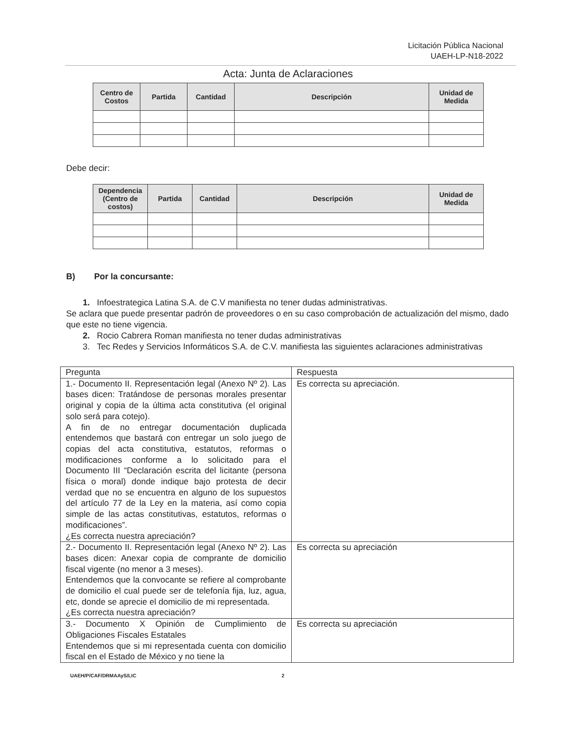Licitación Pública Nacional
UAEH-LP-N18-2022
Acta: Junta de Aclaraciones
| Centro de Costos | Partida | Cantidad | Descripción | Unidad de Medida |
| --- | --- | --- | --- | --- |
Debe decir:
| Dependencia (Centro de costos) | Partida | Cantidad | Descripción | Unidad de Medida |
| --- | --- | --- | --- | --- |
B) Por la concursante:
1. Infoestrategica Latina S.A. de C.V manifiesta no tener dudas administrativas.
Se aclara que puede presentar padrón de proveedores o en su caso comprobación de actualización del mismo, dado que este no tiene vigencia.
2. Rocio Cabrera Roman manifiesta no tener dudas administrativas
3. Tec Redes y Servicios Informáticos S.A. de C.V. manifiesta las siguientes aclaraciones administrativas
| Pregunta | Respuesta |
| --- | --- |
| 1.- Documento II. Representación legal (Anexo Nº 2). Las bases dicen: Tratándose de personas morales presentar original y copia de la última acta constitutiva (el original solo será para cotejo). A fin de no entregar documentación duplicada entendemos que bastará con entregar un solo juego de copias del acta constitutiva, estatutos, reformas o modificaciones conforme a lo solicitado para el Documento III “Declaración escrita del licitante (persona física o moral) donde indique bajo protesta de decir verdad que no se encuentra en alguno de los supuestos del artículo 77 de la Ley en la materia, así como copia simple de las actas constitutivas, estatutos, reformas o modificaciones”. ¿Es correcta nuestra apreciación? | Es correcta su apreciación. |
| 2.- Documento II. Representación legal (Anexo Nº 2). Las bases dicen: Anexar copia de comprante de domicilio fiscal vigente (no menor a 3 meses). Entendemos que la convocante se refiere al comprobante de domicilio el cual puede ser de telefonía fija, luz, agua, etc, donde se aprecie el domicilio de mi representada. ¿Es correcta nuestra apreciación? | Es correcta su apreciación |
| 3.- Documento X Opinión de Cumplimiento de Obligaciones Fiscales Estatales Entendemos que si mi representada cuenta con domicilio fiscal en el Estado de México y no tiene la | Es correcta su apreciación |
UAEH/P/CAF/DRMAAyS/LIC 2